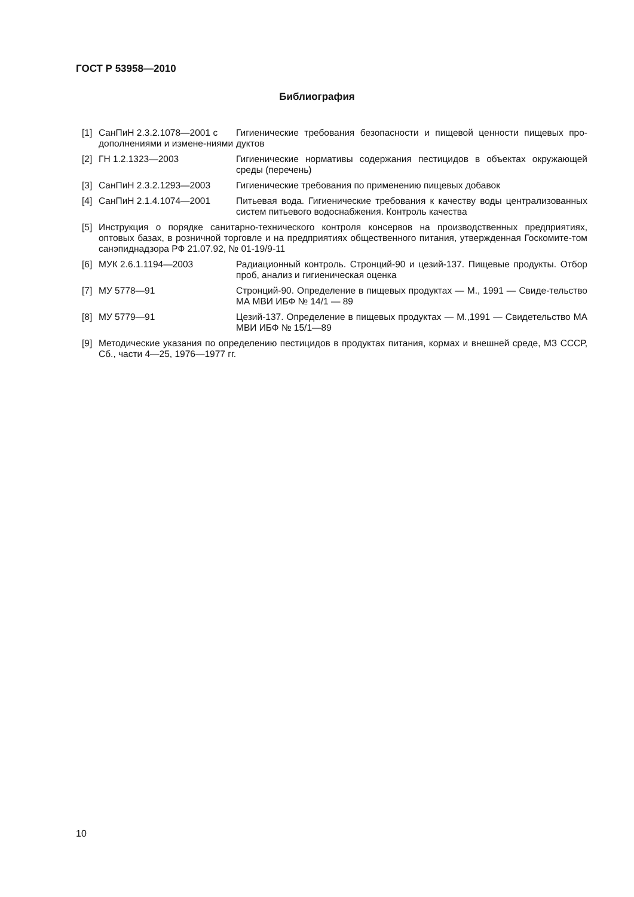ГОСТ Р 53958—2010
Библиография
[1] СанПиН 2.3.2.1078—2001 с дополнениями и измене-ниями
Гигиенические требования безопасности и пищевой ценности пищевых про-дуктов
[2] ГН 1.2.1323—2003 Гигиенические нормативы содержания пестицидов в объектах окружающей среды (перечень)
[3] СанПиН 2.3.2.1293—2003 Гигиенические требования по применению пищевых добавок
[4] СанПиН 2.1.4.1074—2001 Питьевая вода. Гигиенические требования к качеству воды централизованных систем питьевого водоснабжения. Контроль качества
[5] Инструкция о порядке санитарно-технического контроля консервов на производственных предприятиях, оптовых базах, в розничной торговле и на предприятиях общественного питания, утвержденная Госкомите-том санэпиднадзора РФ 21.07.92, № 01-19/9-11
[6] МУК 2.6.1.1194—2003 Радиационный контроль. Стронций-90 и цезий-137. Пищевые продукты. Отбор проб, анализ и гигиеническая оценка
[7] МУ 5778—91 Стронций-90. Определение в пищевых продуктах — М., 1991 — Свиде-тельство МА МВИ ИБФ № 14/1 — 89
[8] МУ 5779—91 Цезий-137. Определение в пищевых продуктах — М.,1991 — Свидетельство МА МВИ ИБФ № 15/1—89
[9] Методические указания по определению пестицидов в продуктах питания, кормах и внешней среде, МЗ СССР, Сб., части 4—25, 1976—1977 гг.
10